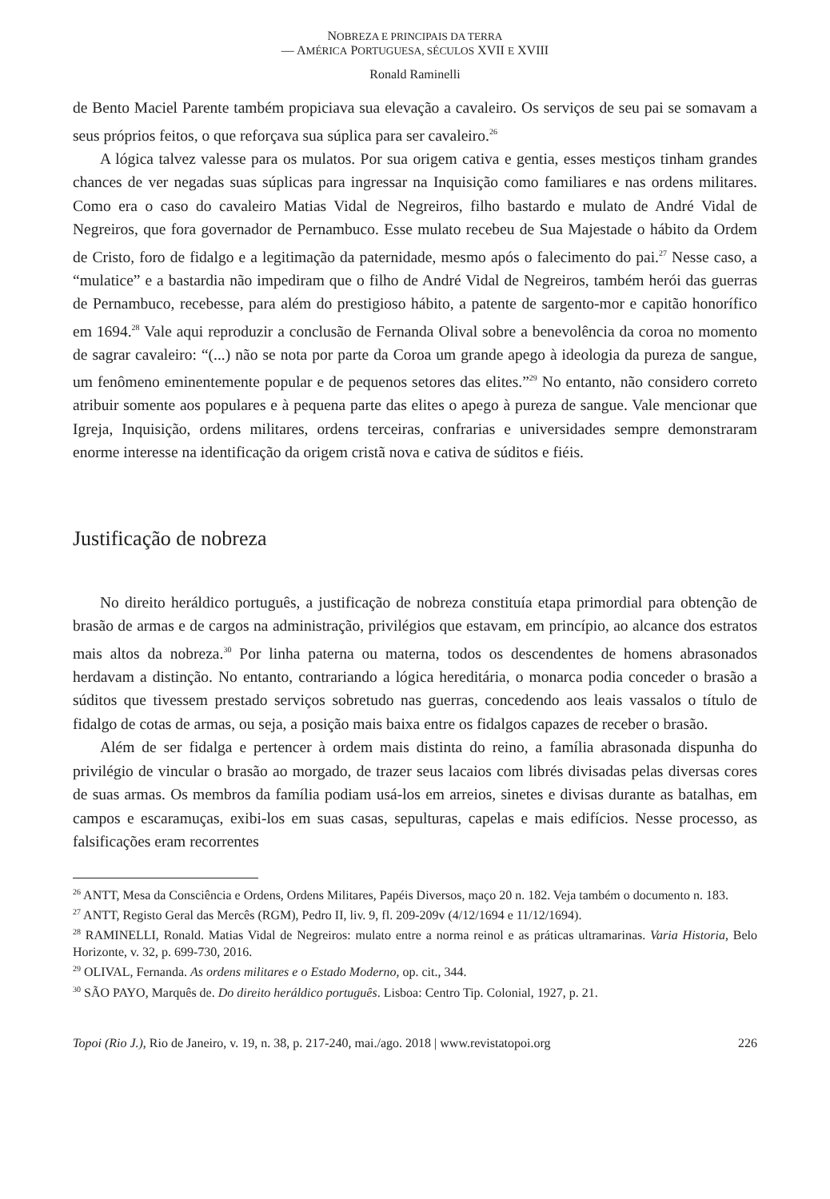NOBREZA E PRINCIPAIS DA TERRA
— AMÉRICA PORTUGUESA, SÉCULOS XVII E XVIII
Ronald Raminelli
de Bento Maciel Parente também propiciava sua elevação a cavaleiro. Os serviços de seu pai se somavam a seus próprios feitos, o que reforçava sua súplica para ser cavaleiro.<sup>26</sup>
A lógica talvez valesse para os mulatos. Por sua origem cativa e gentia, esses mestiços tinham grandes chances de ver negadas suas súplicas para ingressar na Inquisição como familiares e nas ordens militares. Como era o caso do cavaleiro Matias Vidal de Negreiros, filho bastardo e mulato de André Vidal de Negreiros, que fora governador de Pernambuco. Esse mulato recebeu de Sua Majestade o hábito da Ordem de Cristo, foro de fidalgo e a legitimação da paternidade, mesmo após o falecimento do pai.<sup>27</sup> Nesse caso, a “mulatice” e a bastardia não impediram que o filho de André Vidal de Negreiros, também herói das guerras de Pernambuco, recebesse, para além do prestigioso hábito, a patente de sargento-mor e capitão honorífico em 1694.<sup>28</sup> Vale aqui reproduzir a conclusão de Fernanda Olival sobre a benevolência da coroa no momento de sagrar cavaleiro: “(...) não se nota por parte da Coroa um grande apego à ideologia da pureza de sangue, um fenômeno eminentemente popular e de pequenos setores das elites.”<sup>29</sup> No entanto, não considero correto atribuir somente aos populares e à pequena parte das elites o apego à pureza de sangue. Vale mencionar que Igreja, Inquisição, ordens militares, ordens terceiras, confrarias e universidades sempre demonstraram enorme interesse na identificação da origem cristã nova e cativa de súditos e fiéis.
Justificação de nobreza
No direito heráldico português, a justificação de nobreza constituía etapa primordial para obtenção de brasão de armas e de cargos na administração, privilégios que estavam, em princípio, ao alcance dos estratos mais altos da nobreza.<sup>30</sup> Por linha paterna ou materna, todos os descendentes de homens abrasonados herdavam a distinção. No entanto, contrariando a lógica hereditária, o monarca podia conceder o brasão a súditos que tivessem prestado serviços sobretudo nas guerras, concedendo aos leais vassalos o título de fidalgo de cotas de armas, ou seja, a posição mais baixa entre os fidalgos capazes de receber o brasão.
Além de ser fidalga e pertencer à ordem mais distinta do reino, a família abrasonada dispunha do privilégio de vincular o brasão ao morgado, de trazer seus lacaios com librés divisadas pelas diversas cores de suas armas. Os membros da família podiam usá-los em arreios, sinetes e divisas durante as batalhas, em campos e escaramuças, exibi-los em suas casas, sepulturas, capelas e mais edifícios. Nesse processo, as falsificações eram recorrentes
<sup>26</sup> ANTT, Mesa da Consciência e Ordens, Ordens Militares, Papéis Diversos, maço 20 n. 182. Veja também o documento n. 183.
<sup>27</sup> ANTT, Registo Geral das Mercês (RGM), Pedro II, liv. 9, fl. 209-209v (4/12/1694 e 11/12/1694).
<sup>28</sup> RAMINELLI, Ronald. Matias Vidal de Negreiros: mulato entre a norma reinol e as práticas ultramarinas. Varia Historia, Belo Horizonte, v. 32, p. 699-730, 2016.
<sup>29</sup> OLIVAL, Fernanda. As ordens militares e o Estado Moderno, op. cit., 344.
<sup>30</sup> SÃO PAYO, Marquês de. Do direito heráldico português. Lisboa: Centro Tip. Colonial, 1927, p. 21.
Topoi (Rio J.), Rio de Janeiro, v. 19, n. 38, p. 217-240, mai./ago. 2018 | www.revistatopoi.org 226